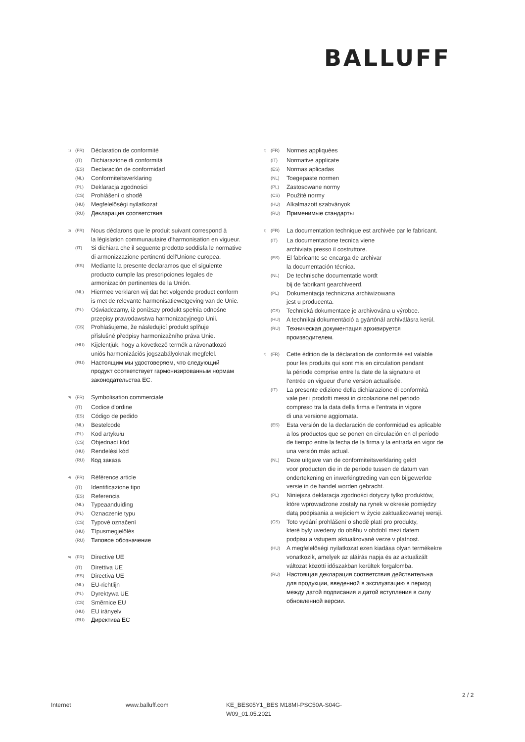BALLUFF
<sup>1)</sup> (FR) Déclaration de conformité
(IT) Dichiarazione di conformità
(ES) Declaración de conformidad
(NL) Conformiteitsverklaring
(PL) Deklaracja zgodności
(CS) Prohlášení o shodě
(HU) Megfelelőségi nyilatkozat
(RU) Декларация соответствия
<sup>2)</sup> (FR) Nous déclarons que le produit suivant correspond à
la législation communautaire d'harmonisation en vigueur.
(IT) Si dichiara che il seguente prodotto soddisfa le normative
di armonizzazione pertinenti dell'Unione europea.
(ES) Mediante la presente declaramos que el siguiente
producto cumple las prescripciones legales de
armonización pertinentes de la Unión.
(NL) Hiermee verklaren wij dat het volgende product conform
is met de relevante harmonisatiewetgeving van de Unie.
(PL) Oświadczamy, iż poniższy produkt spełnia odnośne
przepisy prawodawstwa harmonizacyjnego Unii.
(CS) Prohlašujeme, že následující produkt splňuje
příslušné předpisy harmonizačního práva Unie.
(HU) Kijelentjük, hogy a következő termék a rávonatkozó
uniós harmonizációs jogszabályoknak megfelel.
(RU) Настоящим мы удостоверяем, что следующий
продукт соответствует гармонизированным нормам
законодательства ЕС.
<sup>3)</sup> (FR) Symbolisation commerciale
(IT) Codice d'ordine
(ES) Código de pedido
(NL) Bestelcode
(PL) Kod artykułu
(CS) Objednací kód
(HU) Rendelési kód
(RU) Код заказа
<sup>4)</sup> (FR) Référence article
(IT) Identificazione tipo
(ES) Referencia
(NL) Typeaanduiding
(PL) Oznaczenie typu
(CS) Typové označení
(HU) Típusmegjelölés
(RU) Типовое обозначение
<sup>5)</sup> (FR) Directive UE
(IT) Direttiva UE
(ES) Directiva UE
(NL) EU-richtlijn
(PL) Dyrektywa UE
(CS) Směrnice EU
(HU) EU irányelv
(RU) Директива ЕС
<sup>6)</sup> (FR) Normes appliquées
(IT) Normative applicate
(ES) Normas aplicadas
(NL) Toegepaste normen
(PL) Zastosowane normy
(CS) Použité normy
(HU) Alkalmazott szabványok
(RU) Применимые стандарты
<sup>7)</sup> (FR) La documentation technique est archivée par le fabricant.
(IT) La documentazione tecnica viene
archiviata presso il costruttore.
(ES) El fabricante se encarga de archivar
la documentación técnica.
(NL) De technische documentatie wordt
bij de fabrikant gearchiveerd.
(PL) Dokumentacja techniczna archiwizowana
jest u producenta.
(CS) Technická dokumentace je archivována u výrobce.
(HU) A technikai dokumentáció a gyártónál archiválásra kerül.
(RU) Техническая документация архивируется
производителем.
<sup>8)</sup> (FR) Cette édition de la déclaration de conformité est valable
pour les produits qui sont mis en circulation pendant
la période comprise entre la date de la signature et
l'entrée en vigueur d'une version actualisée.
(IT) La presente edizione della dichiarazione di conformità
vale per i prodotti messi in circolazione nel periodo
compreso tra la data della firma e l'entrata in vigore
di una versione aggiornata.
(ES) Esta versión de la declaración de conformidad es aplicable
a los productos que se ponen en circulación en el período
de tiempo entre la fecha de la firma y la entrada en vigor de
una versión más actual.
(NL) Deze uitgave van de conformiteitsverklaring geldt
voor producten die in de periode tussen de datum van
ondertekening en inwerkingtreding van een bijgewerkte
versie in de handel worden gebracht.
(PL) Niniejsza deklaracja zgodności dotyczy tylko produktów,
które wprowadzone zostały na rynek w okresie pomiędzy
datą podpisania a wejściem w życie zaktualizowanej wersji.
(CS) Toto vydání prohlášení o shodě platí pro produkty,
které byly uvedeny do oběhu v období mezi datem
podpisu a vstupem aktualizované verze v platnost.
(HU) A megfelelőségi nyilatkozat ezen kiadása olyan termékekre
vonatkozik, amelyek az aláírás napja és az aktualizált
változat közötti időszakban kerültek forgalomba.
(RU) Настоящая декларация соответствия действительна
для продукции, введенной в эксплуатацию в период
между датой подписания и датой вступления в силу
обновленной версии.
2 / 2
Internet www.balluff.com KE_BES05Y1_BES M18MI-PSC50A-S04G-
W09_01.05.2021